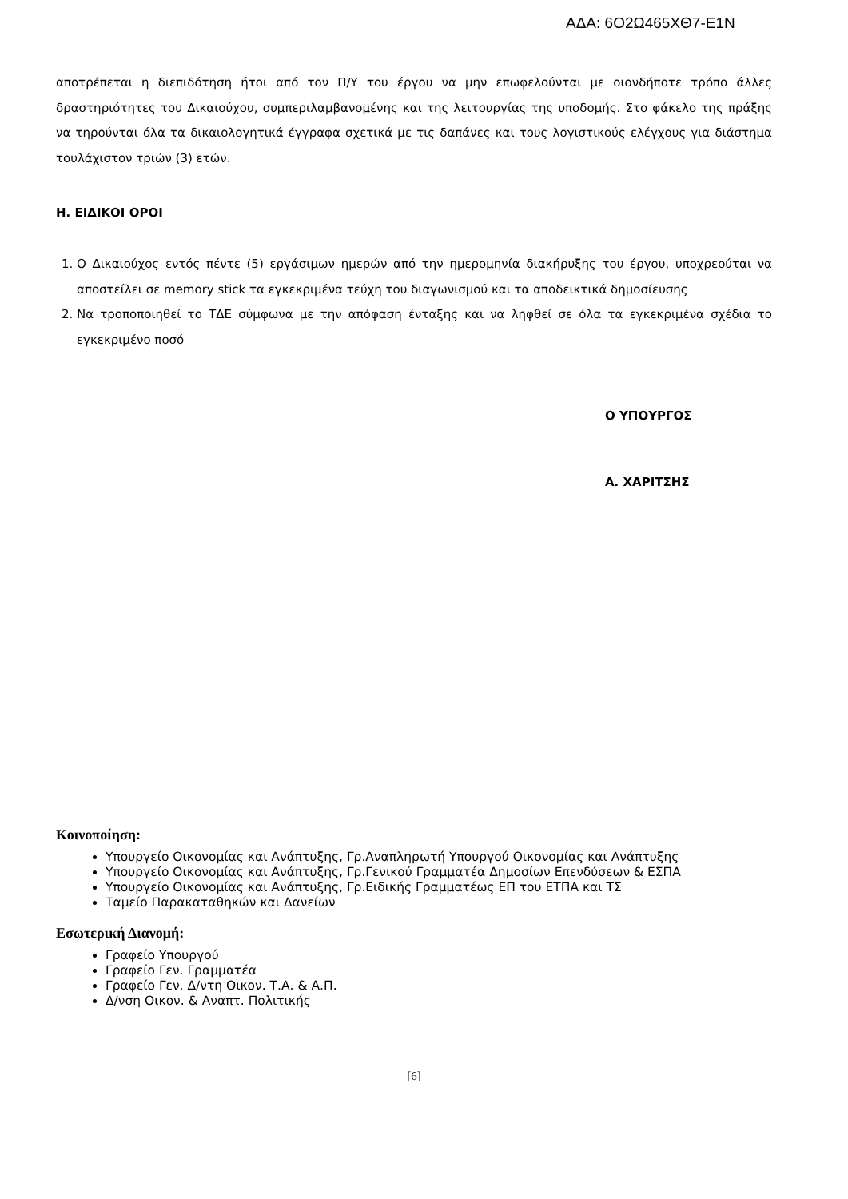ΑΔΑ: 6Ο2Ω465ΧΘ7-Ε1Ν
αποτρέπεται η διεπιδότηση ήτοι από τον Π/Υ του έργου να μην επωφελούνται με οιονδήποτε τρόπο άλλες δραστηριότητες του Δικαιούχου, συμπεριλαμβανομένης και της λειτουργίας της υποδομής. Στο φάκελο της πράξης να τηρούνται όλα τα δικαιολογητικά έγγραφα σχετικά με τις δαπάνες και τους λογιστικούς ελέγχους για διάστημα τουλάχιστον τριών (3) ετών.
Η. ΕΙΔΙΚΟΙ ΟΡΟΙ
1. Ο Δικαιούχος εντός πέντε (5) εργάσιμων ημερών από την ημερομηνία διακήρυξης του έργου, υποχρεούται να αποστείλει σε memory stick τα εγκεκριμένα τεύχη του διαγωνισμού και τα αποδεικτικά δημοσίευσης
2. Να τροποποιηθεί το ΤΔΕ σύμφωνα με την απόφαση ένταξης και να ληφθεί σε όλα τα εγκεκριμένα σχέδια το εγκεκριμένο ποσό
Ο ΥΠΟΥΡΓΟΣ
Α. ΧΑΡΙΤΣΗΣ
Κοινοποίηση:
Υπουργείο Οικονομίας και Ανάπτυξης, Γρ.Αναπληρωτή Υπουργού Οικονομίας και Ανάπτυξης
Υπουργείο Οικονομίας και Ανάπτυξης, Γρ.Γενικού Γραμματέα Δημοσίων Επενδύσεων & ΕΣΠΑ
Υπουργείο Οικονομίας και Ανάπτυξης, Γρ.Ειδικής Γραμματέως ΕΠ του ΕΤΠΑ και ΤΣ
Ταμείο Παρακαταθηκών και Δανείων
Εσωτερική Διανομή:
Γραφείο Υπουργού
Γραφείο Γεν. Γραμματέα
Γραφείο Γεν. Δ/ντη Οικον. Τ.Α. & Α.Π.
Δ/νση Οικον. & Αναπτ. Πολιτικής
[6]